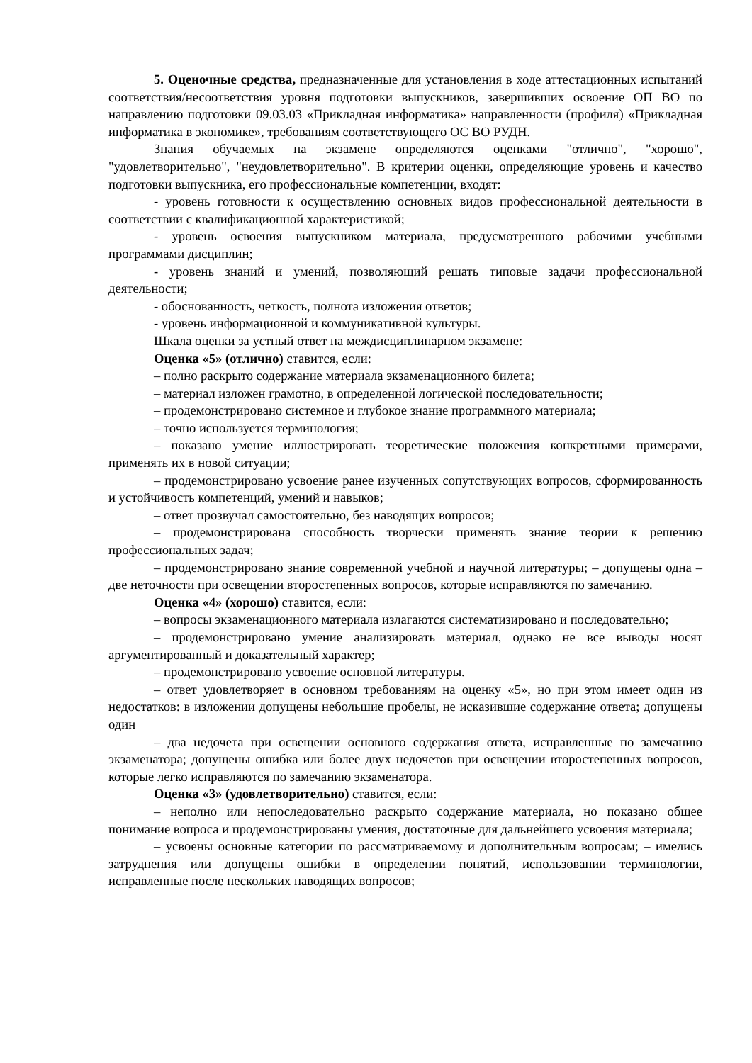5. Оценочные средства, предназначенные для установления в ходе аттестационных испытаний соответствия/несоответствия уровня подготовки выпускников, завершивших освоение ОП ВО по направлению подготовки 09.03.03 «Прикладная информатика» направленности (профиля) «Прикладная информатика в экономике», требованиям соответствующего ОС ВО РУДН.
Знания обучаемых на экзамене определяются оценками "отлично", "хорошо", "удовлетворительно", "неудовлетворительно". В критерии оценки, определяющие уровень и качество подготовки выпускника, его профессиональные компетенции, входят:
- уровень готовности к осуществлению основных видов профессиональной деятельности в соответствии с квалификационной характеристикой;
- уровень освоения выпускником материала, предусмотренного рабочими учебными программами дисциплин;
- уровень знаний и умений, позволяющий решать типовые задачи профессиональной деятельности;
- обоснованность, четкость, полнота изложения ответов;
- уровень информационной и коммуникативной культуры.
Шкала оценки за устный ответ на междисциплинарном экзамене:
Оценка «5» (отлично) ставится, если:
– полно раскрыто содержание материала экзаменационного билета;
– материал изложен грамотно, в определенной логической последовательности;
– продемонстрировано системное и глубокое знание программного материала;
– точно используется терминология;
– показано умение иллюстрировать теоретические положения конкретными примерами, применять их в новой ситуации;
– продемонстрировано усвоение ранее изученных сопутствующих вопросов, сформированность и устойчивость компетенций, умений и навыков;
– ответ прозвучал самостоятельно, без наводящих вопросов;
– продемонстрирована способность творчески применять знание теории к решению профессиональных задач;
– продемонстрировано знание современной учебной и научной литературы; – допущены одна – две неточности при освещении второстепенных вопросов, которые исправляются по замечанию.
Оценка «4» (хорошо) ставится, если:
– вопросы экзаменационного материала излагаются систематизировано и последовательно;
– продемонстрировано умение анализировать материал, однако не все выводы носят аргументированный и доказательный характер;
– продемонстрировано усвоение основной литературы.
– ответ удовлетворяет в основном требованиям на оценку «5», но при этом имеет один из недостатков: в изложении допущены небольшие пробелы, не исказившие содержание ответа; допущены один
– два недочета при освещении основного содержания ответа, исправленные по замечанию экзаменатора; допущены ошибка или более двух недочетов при освещении второстепенных вопросов, которые легко исправляются по замечанию экзаменатора.
Оценка «3» (удовлетворительно) ставится, если:
– неполно или непоследовательно раскрыто содержание материала, но показано общее понимание вопроса и продемонстрированы умения, достаточные для дальнейшего усвоения материала;
– усвоены основные категории по рассматриваемому и дополнительным вопросам; – имелись затруднения или допущены ошибки в определении понятий, использовании терминологии, исправленные после нескольких наводящих вопросов;